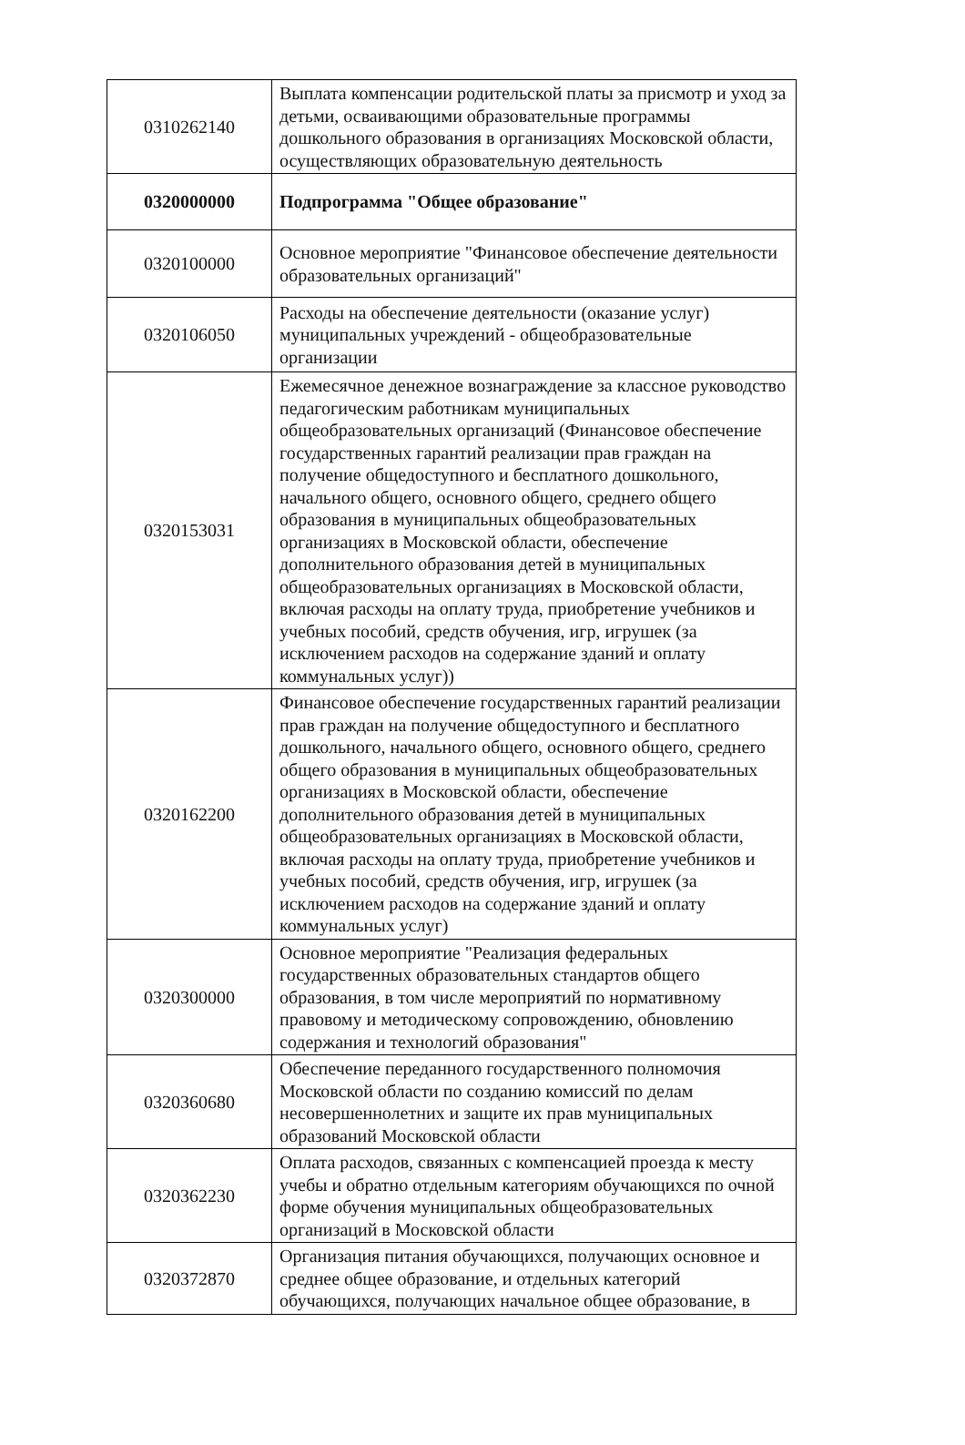| 0310262140 | Выплата компенсации родительской платы за присмотр и уход за детьми, осваивающими образовательные программы дошкольного образования в организациях Московской области, осуществляющих образовательную деятельность |
| 0320000000 | Подпрограмма "Общее образование" |
| 0320100000 | Основное мероприятие "Финансовое обеспечение деятельности образовательных организаций" |
| 0320106050 | Расходы на обеспечение деятельности (оказание услуг) муниципальных учреждений - общеобразовательные организации |
| 0320153031 | Ежемесячное денежное вознаграждение за классное руководство педагогическим работникам муниципальных общеобразовательных организаций (Финансовое обеспечение государственных гарантий реализации прав граждан на получение общедоступного и бесплатного дошкольного, начального общего, основного общего, среднего общего образования в муниципальных общеобразовательных организациях в Московской области, обеспечение дополнительного образования детей в муниципальных общеобразовательных организациях в Московской области, включая расходы на оплату труда, приобретение учебников и учебных пособий, средств обучения, игр, игрушек (за исключением расходов на содержание зданий и оплату коммунальных услуг)) |
| 0320162200 | Финансовое обеспечение государственных гарантий реализации прав граждан на получение общедоступного и бесплатного дошкольного, начального общего, основного общего, среднего общего образования в муниципальных общеобразовательных организациях в Московской области, обеспечение дополнительного образования детей в муниципальных общеобразовательных организациях в Московской области, включая расходы на оплату труда, приобретение учебников и учебных пособий, средств обучения, игр, игрушек (за исключением расходов на содержание зданий и оплату коммунальных услуг) |
| 0320300000 | Основное мероприятие "Реализация федеральных государственных образовательных стандартов общего образования, в том числе мероприятий по нормативному правовому и методическому сопровождению, обновлению содержания и технологий образования" |
| 0320360680 | Обеспечение переданного государственного полномочия Московской области по созданию комиссий по делам несовершеннолетних и защите их прав муниципальных образований Московской области |
| 0320362230 | Оплата расходов, связанных с компенсацией проезда к месту учебы и обратно отдельным категориям обучающихся по очной форме обучения муниципальных общеобразовательных организаций в Московской области |
| 0320372870 | Организация питания обучающихся, получающих основное и среднее общее образование, и отдельных категорий обучающихся, получающих начальное общее образование, в |